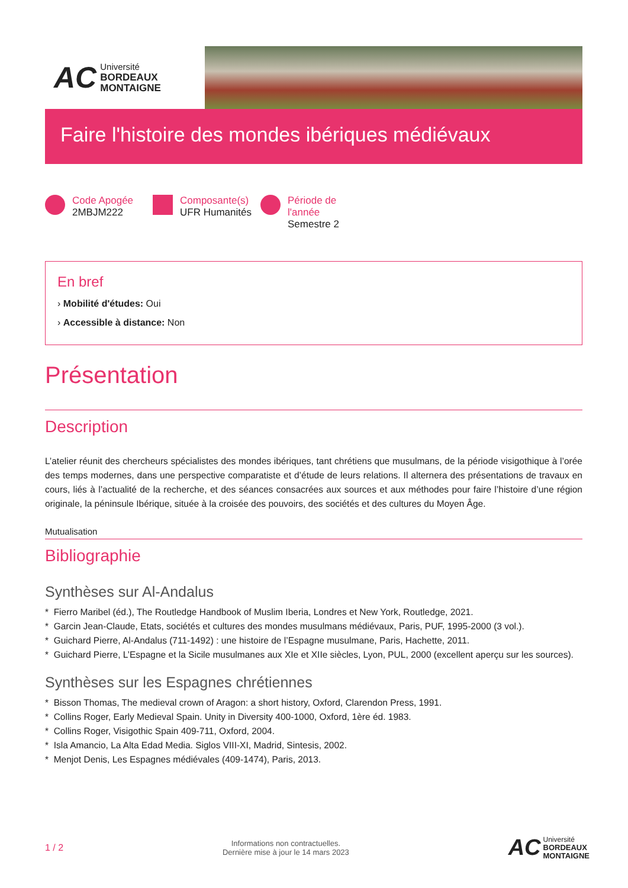AC
Université
BORDEAUX
MONTAIGNE
Faire l'histoire des mondes ibériques médiévaux
Code Apogée
2MBJM222
Composante(s)
UFR Humanités
Période de
l'année
Semestre 2
En bref
› Mobilité d'études: Oui
› Accessible à distance: Non
Présentation
Description
L’atelier réunit des chercheurs spécialistes des mondes ibériques, tant chrétiens que musulmans, de la période visigothique à l’orée des temps modernes, dans une perspective comparatiste et d’étude de leurs relations. Il alternera des présentations de travaux en cours, liés à l’actualité de la recherche, et des séances consacrées aux sources et aux méthodes pour faire l’histoire d’une région originale, la péninsule Ibérique, située à la croisée des pouvoirs, des sociétés et des cultures du Moyen Âge.
Mutualisation
Bibliographie
Synthèses sur Al-Andalus
* Fierro Maribel (éd.), The Routledge Handbook of Muslim Iberia, Londres et New York, Routledge, 2021.
* Garcin Jean-Claude, Etats, sociétés et cultures des mondes musulmans médiévaux, Paris, PUF, 1995-2000 (3 vol.).
* Guichard Pierre, Al-Andalus (711-1492) : une histoire de l’Espagne musulmane, Paris, Hachette, 2011.
* Guichard Pierre, L’Espagne et la Sicile musulmanes aux XIe et XIIe siècles, Lyon, PUL, 2000 (excellent aperçu sur les sources).
Synthèses sur les Espagnes chrétiennes
* Bisson Thomas, The medieval crown of Aragon: a short history, Oxford, Clarendon Press, 1991.
* Collins Roger, Early Medieval Spain. Unity in Diversity 400-1000, Oxford, 1ère éd. 1983.
* Collins Roger, Visigothic Spain 409-711, Oxford, 2004.
* Isla Amancio, La Alta Edad Media. Siglos VIII-XI, Madrid, Sintesis, 2002.
* Menjot Denis, Les Espagnes médiévales (409-1474), Paris, 2013.
1 / 2 Informations non contractuelles.
Dernière mise à jour le 14 mars 2023 AC Université
BORDEAUX
MONTAIGNE